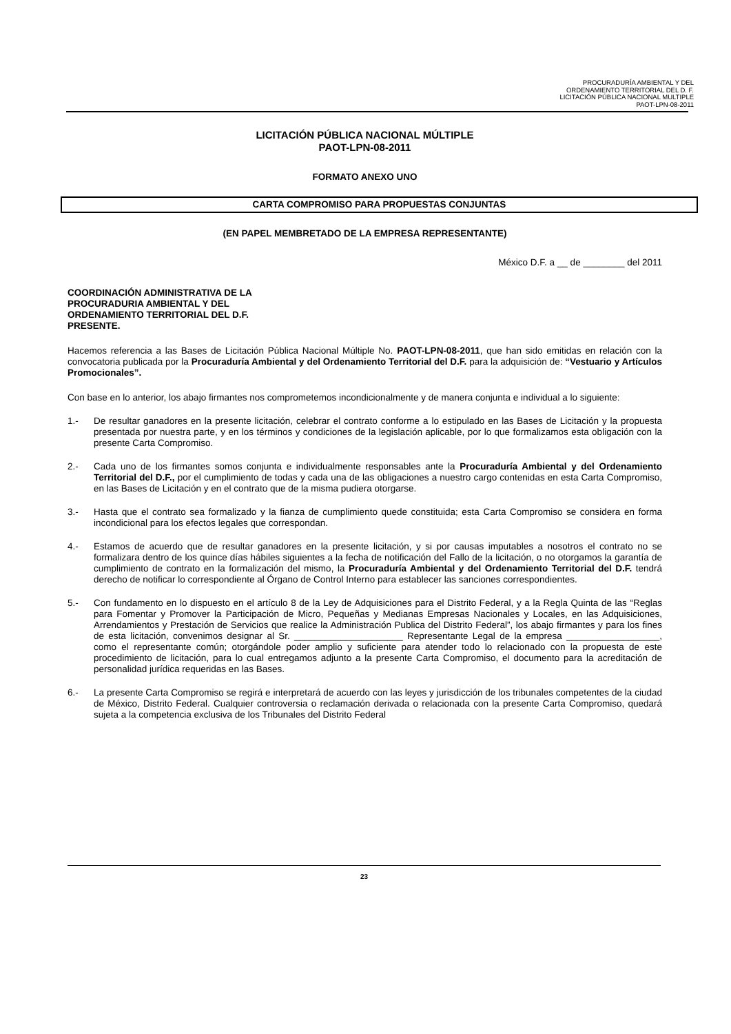PROCURADURÍA AMBIENTAL Y DEL
ORDENAMIENTO TERRITORIAL DEL D. F.
LICITACIÓN PÚBLICA NACIONAL MULTIPLE
PAOT-LPN-08-2011
LICITACIÓN PÚBLICA NACIONAL MÚLTIPLE
PAOT-LPN-08-2011
FORMATO ANEXO UNO
CARTA COMPROMISO PARA PROPUESTAS CONJUNTAS
(EN PAPEL MEMBRETADO DE LA EMPRESA REPRESENTANTE)
México D.F. a __ de ________ del 2011
COORDINACIÓN ADMINISTRATIVA DE LA
PROCURADURIA AMBIENTAL Y DEL
ORDENAMIENTO TERRITORIAL DEL D.F.
PRESENTE.
Hacemos referencia a las Bases de Licitación Pública Nacional Múltiple No. PAOT-LPN-08-2011, que han sido emitidas en relación con la convocatoria publicada por la Procuraduría Ambiental y del Ordenamiento Territorial del D.F. para la adquisición de: “Vestuario y Artículos Promocionales”.
Con base en lo anterior, los abajo firmantes nos comprometemos incondicionalmente y de manera conjunta e individual a lo siguiente:
1.- De resultar ganadores en la presente licitación, celebrar el contrato conforme a lo estipulado en las Bases de Licitación y la propuesta presentada por nuestra parte, y en los términos y condiciones de la legislación aplicable, por lo que formalizamos esta obligación con la presente Carta Compromiso.
2.- Cada uno de los firmantes somos conjunta e individualmente responsables ante la Procuraduría Ambiental y del Ordenamiento Territorial del D.F., por el cumplimiento de todas y cada una de las obligaciones a nuestro cargo contenidas en esta Carta Compromiso, en las Bases de Licitación y en el contrato que de la misma pudiera otorgarse.
3.- Hasta que el contrato sea formalizado y la fianza de cumplimiento quede constituida; esta Carta Compromiso se considera en forma incondicional para los efectos legales que correspondan.
4.- Estamos de acuerdo que de resultar ganadores en la presente licitación, y si por causas imputables a nosotros el contrato no se formalizara dentro de los quince días hábiles siguientes a la fecha de notificación del Fallo de la licitación, o no otorgamos la garantía de cumplimiento de contrato en la formalización del mismo, la Procuraduría Ambiental y del Ordenamiento Territorial del D.F. tendrá derecho de notificar lo correspondiente al Órgano de Control Interno para establecer las sanciones correspondientes.
5.- Con fundamento en lo dispuesto en el artículo 8 de la Ley de Adquisiciones para el Distrito Federal, y a la Regla Quinta de las “Reglas para Fomentar y Promover la Participación de Micro, Pequeñas y Medianas Empresas Nacionales y Locales, en las Adquisiciones, Arrendamientos y Prestación de Servicios que realice la Administración Publica del Distrito Federal”, los abajo firmantes y para los fines de esta licitación, convenimos designar al Sr. _____________________ Representante Legal de la empresa __________________, como el representante común; otorgándole poder amplio y suficiente para atender todo lo relacionado con la propuesta de este procedimiento de licitación, para lo cual entregamos adjunto a la presente Carta Compromiso, el documento para la acreditación de personalidad jurídica requeridas en las Bases.
6.- La presente Carta Compromiso se regirá e interpretará de acuerdo con las leyes y jurisdicción de los tribunales competentes de la ciudad de México, Distrito Federal. Cualquier controversia o reclamación derivada o relacionada con la presente Carta Compromiso, quedará sujeta a la competencia exclusiva de los Tribunales del Distrito Federal
23